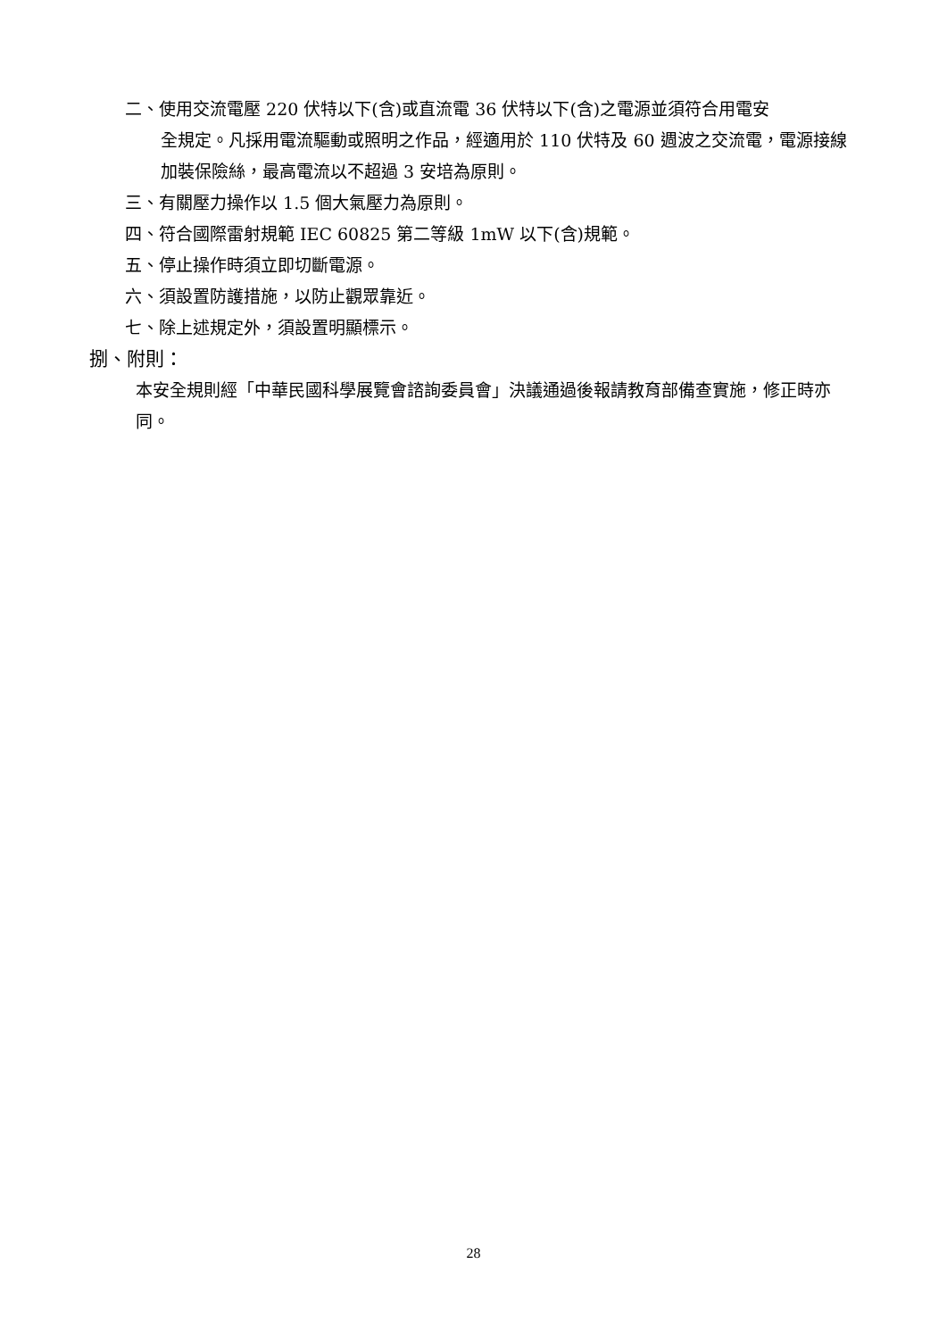二、使用交流電壓 220 伏特以下(含)或直流電 36 伏特以下(含)之電源並須符合用電安
全規定。凡採用電流驅動或照明之作品，經適用於 110 伏特及 60 週波之交流電，電源接線加裝保險絲，最高電流以不超過 3 安培為原則。
三、有關壓力操作以 1.5 個大氣壓力為原則。
四、符合國際雷射規範 IEC 60825 第二等級 1mW 以下(含)規範。
五、停止操作時須立即切斷電源。
六、須設置防護措施，以防止觀眾靠近。
七、除上述規定外，須設置明顯標示。
捌、附則：
本安全規則經「中華民國科學展覽會諮詢委員會」決議通過後報請教育部備查實施，修正時亦同。
28